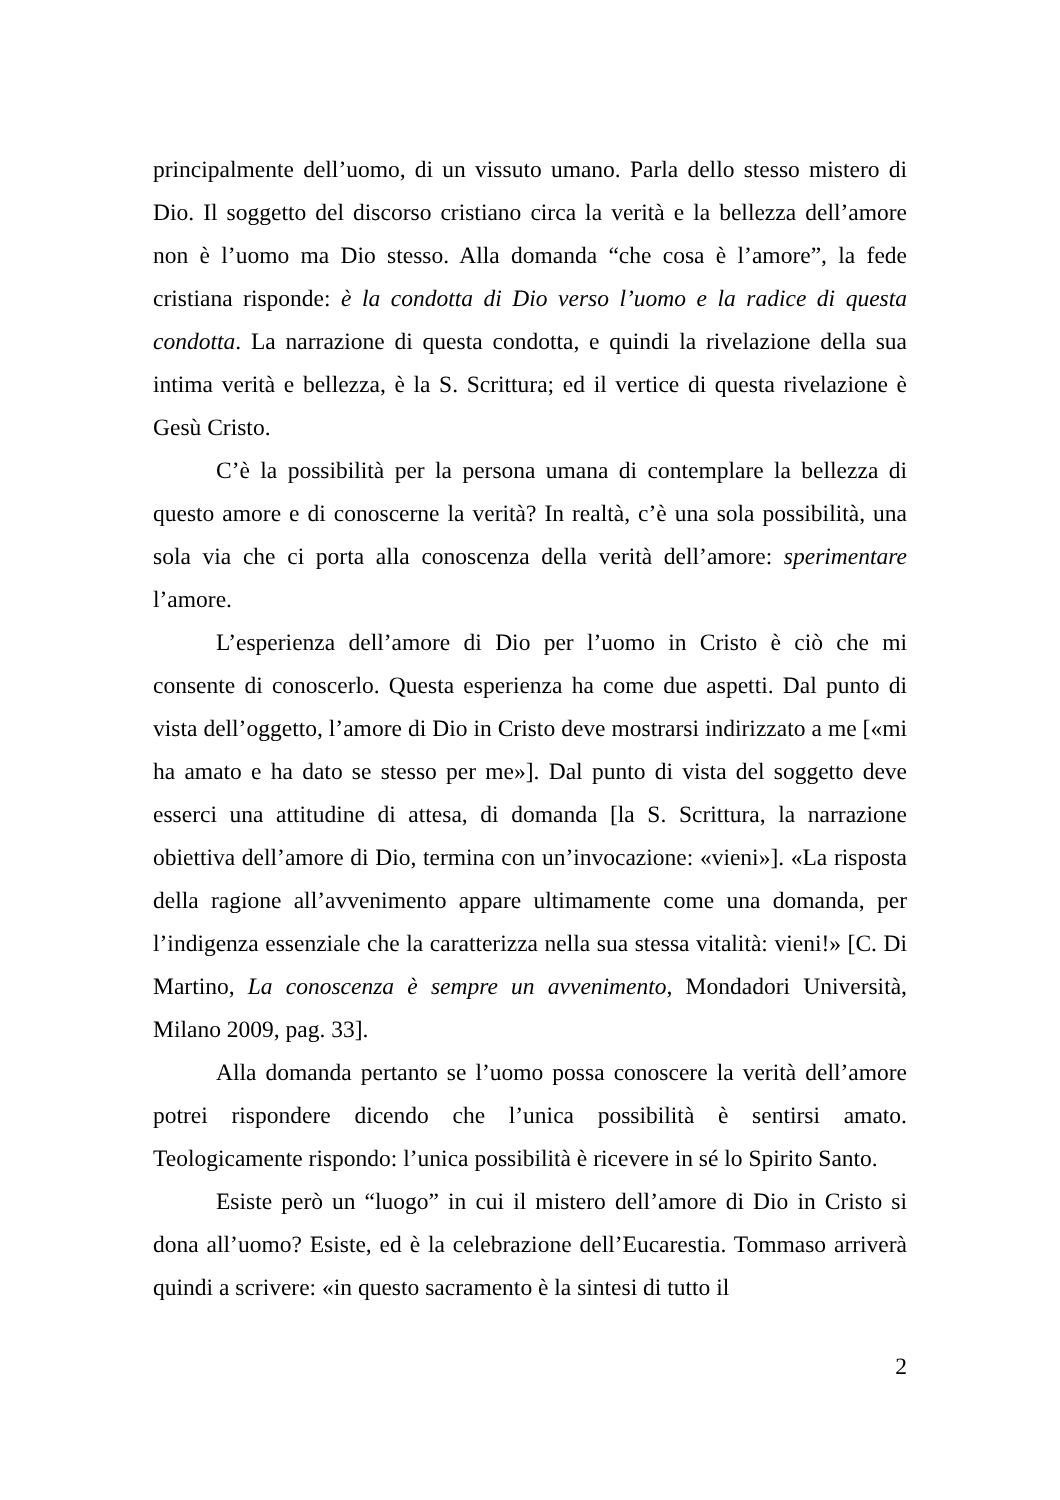principalmente dell’uomo, di un vissuto umano. Parla dello stesso mistero di Dio. Il soggetto del discorso cristiano circa la verità e la bellezza dell’amore non è l’uomo ma Dio stesso. Alla domanda “che cosa è l’amore”, la fede cristiana risponde: è la condotta di Dio verso l’uomo e la radice di questa condotta. La narrazione di questa condotta, e quindi la rivelazione della sua intima verità e bellezza, è la S. Scrittura; ed il vertice di questa rivelazione è Gesù Cristo.
C’è la possibilità per la persona umana di contemplare la bellezza di questo amore e di conoscerne la verità? In realtà, c’è una sola possibilità, una sola via che ci porta alla conoscenza della verità dell’amore: sperimentare l’amore.
L’esperienza dell’amore di Dio per l’uomo in Cristo è ciò che mi consente di conoscerlo. Questa esperienza ha come due aspetti. Dal punto di vista dell’oggetto, l’amore di Dio in Cristo deve mostrarsi indirizzato a me [«mi ha amato e ha dato se stesso per me»]. Dal punto di vista del soggetto deve esserci una attitudine di attesa, di domanda [la S. Scrittura, la narrazione obiettiva dell’amore di Dio, termina con un’invocazione: «vieni»]. «La risposta della ragione all’avvenimento appare ultimamente come una domanda, per l’indigenza essenziale che la caratterizza nella sua stessa vitalità: vieni!» [C. Di Martino, La conoscenza è sempre un avvenimento, Mondadori Università, Milano 2009, pag. 33].
Alla domanda pertanto se l’uomo possa conoscere la verità dell’amore potrei rispondere dicendo che l’unica possibilità è sentirsi amato. Teologicamente rispondo: l’unica possibilità è ricevere in sé lo Spirito Santo.
Esiste però un “luogo” in cui il mistero dell’amore di Dio in Cristo si dona all’uomo? Esiste, ed è la celebrazione dell’Eucarestia. Tommaso arriverà quindi a scrivere: «in questo sacramento è la sintesi di tutto il
2